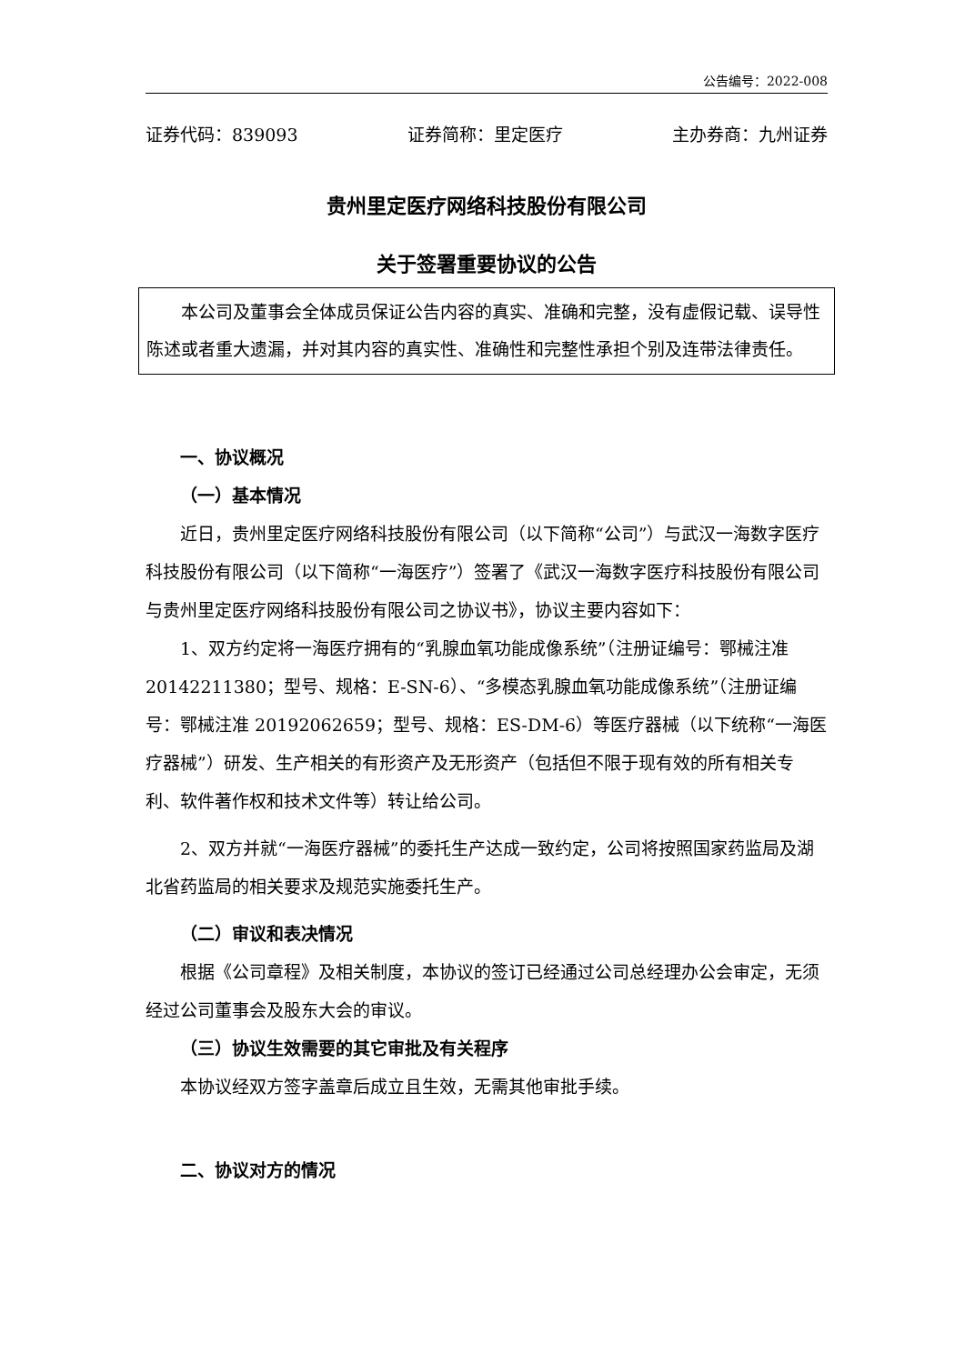公告编号：2022-008
证券代码：839093 证券简称：里定医疗 主办券商：九州证券
贵州里定医疗网络科技股份有限公司
关于签署重要协议的公告
本公司及董事会全体成员保证公告内容的真实、准确和完整，没有虚假记载、误导性陈述或者重大遗漏，并对其内容的真实性、准确性和完整性承担个别及连带法律责任。
一、协议概况
（一）基本情况
近日，贵州里定医疗网络科技股份有限公司（以下简称“公司”）与武汉一海数字医疗科技股份有限公司（以下简称“一海医疗”）签署了《武汉一海数字医疗科技股份有限公司与贵州里定医疗网络科技股份有限公司之协议书》，协议主要内容如下：
1、双方约定将一海医疗拥有的“乳腺血氧功能成像系统”（注册证编号：鄂械注准 20142211380；型号、规格：E-SN-6）、“多模态乳腺血氧功能成像系统”（注册证编号：鄂械注准 20192062659；型号、规格：ES-DM-6）等医疗器械（以下统称“一海医疗器械”）研发、生产相关的有形资产及无形资产（包括但不限于现有效的所有相关专利、软件著作权和技术文件等）转让给公司。
2、双方并就“一海医疗器械”的委托生产达成一致约定，公司将按照国家药监局及湖北省药监局的相关要求及规范实施委托生产。
（二）审议和表决情况
根据《公司章程》及相关制度，本协议的签订已经通过公司总经理办公会审定，无须经过公司董事会及股东大会的审议。
（三）协议生效需要的其它审批及有关程序
本协议经双方签字盖章后成立且生效，无需其他审批手续。
二、协议对方的情况